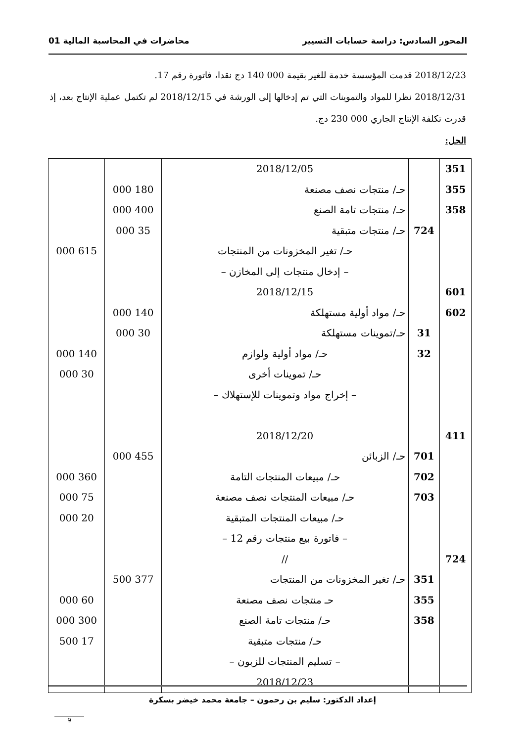المحور السادس: دراسة حسابات التسيير محاضرات في المحاسبة المالية 01
2018/12/23 قدمت المؤسسة خدمة للغير بقيمة 000 140 دج نقدا، فاتورة رقم 17.
2018/12/31 نظرا للمواد والتموينات التي تم إدخالها إلى الورشة في 2018/12/15 لم تكتمل عملية الإنتاج بعد، إذ قدرت تكلفة الإنتاج الجاري 000 230 دج.
الحل:
| 351 355 358 601 602 411 724 | 724 31 32 701 702 703 351 355 358 | 2018/12/05 حـ/ منتجات نصف مصنعة حـ/ منتجات تامة الصنع حـ/ منتجات متبقية حـ/ تغير المخزونات من المنتجات – إدخال منتجات إلى المخازن – 2018/12/15 حـ/ مواد أولية مستهلكة حـ/تموينات مستهلكة حـ/ مواد أولية ولوازم حـ/ تموينات أخرى – إخراج مواد وتموينات للإستهلاك – 2018/12/20 حـ/ الزبائن حـ/ مبيعات المنتجات التامة حـ/ مبيعات المنتجات نصف مصنعة حـ/ مبيعات المنتجات المتبقية – فاتورة بيع منتجات رقم 12 – // حـ/ تغير المخزونات من المنتجات حـ منتجات نصف مصنعة حـ/ منتجات تامة الصنع حـ/ منتجات متبقية – تسليم المنتجات للزبون – 2018/12/23 | 180 000 400 000 35 000 140 000 30 000 455 000 377 500 | 615 000 140 000 30 000 360 000 75 000 20 000 60 000 300 000 17 500 |
إعداد الدكتور: سليم بن رحمون – جامعة محمد خيضر بسكرة
9